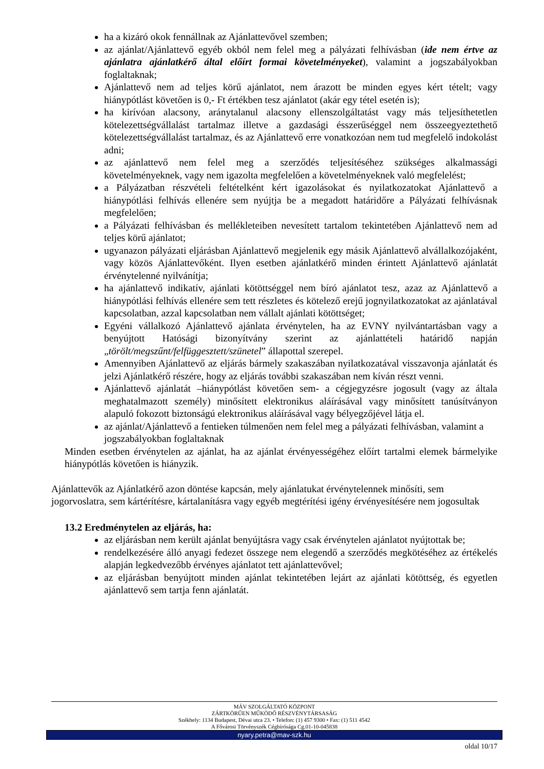ha a kizáró okok fennállnak az Ajánlattevővel szemben;
az ajánlat/Ajánlattevő egyéb okból nem felel meg a pályázati felhívásban (ide nem értve az ajánlatra ajánlatkérő által előírt formai követelményeket), valamint a jogszabályokban foglaltaknak;
Ajánlattevő nem ad teljes körű ajánlatot, nem árazott be minden egyes kért tételt; vagy hiánypótlást követően is 0,- Ft értékben tesz ajánlatot (akár egy tétel esetén is);
ha kirívóan alacsony, aránytalanul alacsony ellenszolgáltatást vagy más teljesíthetetlen kötelezettségvállalást tartalmaz illetve a gazdasági ésszerűséggel nem összeegyeztethető kötelezettségvállalást tartalmaz, és az Ajánlattevő erre vonatkozóan nem tud megfelelő indokolást adni;
az ajánlattevő nem felel meg a szerződés teljesítéséhez szükséges alkalmassági követelményeknek, vagy nem igazolta megfelelően a követelményeknek való megfelelést;
a Pályázatban részvételi feltételként kért igazolásokat és nyilatkozatokat Ajánlattevő a hiánypótlási felhívás ellenére sem nyújtja be a megadott határidőre a Pályázati felhívásnak megfelelően;
a Pályázati felhívásban és mellékleteiben nevesített tartalom tekintetében Ajánlattevő nem ad teljes körű ajánlatot;
ugyanazon pályázati eljárásban Ajánlattevő megjelenik egy másik Ajánlattevő alvállalkozójaként, vagy közös Ajánlattevőként. Ilyen esetben ajánlatkérő minden érintett Ajánlattevő ajánlatát érvénytelenné nyilvánítja;
ha ajánlattevő indikatív, ajánlati kötöttséggel nem bíró ajánlatot tesz, azaz az Ajánlattevő a hiánypótlási felhívás ellenére sem tett részletes és kötelező erejű jognyilatkozatokat az ajánlatával kapcsolatban, azzal kapcsolatban nem vállalt ajánlati kötöttséget;
Egyéni vállalkozó Ajánlattevő ajánlata érvénytelen, ha az EVNY nyilvántartásban vagy a benyújtott Hatósági bizonyítvány szerint az ajánlattételi határidő napján „törölt/megszűnt/felfüggesztett/szünetel” állapottal szerepel.
Amennyiben Ajánlattevő az eljárás bármely szakaszában nyilatkozatával visszavonja ajánlatát és jelzi Ajánlatkérő részére, hogy az eljárás további szakaszában nem kíván részt venni.
Ajánlattevő ajánlatát –hiánypótlást követően sem- a cégjegyzésre jogosult (vagy az általa meghatalmazott személy) minősített elektronikus aláírásával vagy minősített tanúsítványon alapuló fokozott biztonságú elektronikus aláírásával vagy bélyegzőjével látja el.
az ajánlat/Ajánlattevő a fentieken túlmenően nem felel meg a pályázati felhívásban, valamint a jogszabályokban foglaltaknak
Minden esetben érvénytelen az ajánlat, ha az ajánlat érvényességéhez előírt tartalmi elemek bármelyike hiánypótlás követően is hiányzik.
Ajánlattevők az Ajánlatkérő azon döntése kapcsán, mely ajánlatukat érvénytelennek minősíti, sem jogorvoslatra, sem kártérítésre, kártalanításra vagy egyéb megtérítési igény érvényesítésére nem jogosultak
13.2 Eredménytelen az eljárás, ha:
az eljárásban nem került ajánlat benyújtásra vagy csak érvénytelen ajánlatot nyújtottak be;
rendelkezésére álló anyagi fedezet összege nem elegendő a szerződés megkötéséhez az értékelés alapján legkedvezőbb érvényes ajánlatot tett ajánlattevővel;
az eljárásban benyújtott minden ajánlat tekintetében lejárt az ajánlati kötöttség, és egyetlen ajánlattevő sem tartja fenn ajánlatát.
MÁV SZOLGÁLTATÓ KÖZPONT
ZÁRTKÖRŰEN MŰKÖDŐ RÉSZVÉNYTÁRSASÁG
Székhely: 1134 Budapest, Dévai utca 23. • Telefon: (1) 457 9300 • Fax: (1) 511 4542
A Fővárosi Törvényszék Cégbírósága Cg.01-10-045838
nyary.petra@mav-szk.hu
oldal 10/17